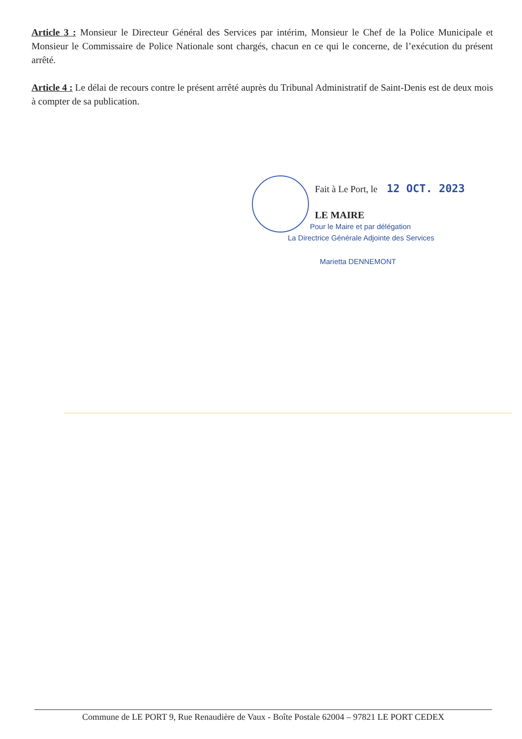Article 3 : Monsieur le Directeur Général des Services par intérim, Monsieur le Chef de la Police Municipale et Monsieur le Commissaire de Police Nationale sont chargés, chacun en ce qui le concerne, de l’exécution du présent arrêté.
Article 4 : Le délai de recours contre le présent arrêté auprès du Tribunal Administratif de Saint-Denis est de deux mois à compter de sa publication.
Fait à Le Port, le 12 OCT. 2023
LE MAIRE
Pour le Maire et par délégation
La Directrice Générale Adjointe des Services
Marietta DENNEMONT
Commune de LE PORT 9, Rue Renaudière de Vaux - Boîte Postale 62004 – 97821 LE PORT CEDEX